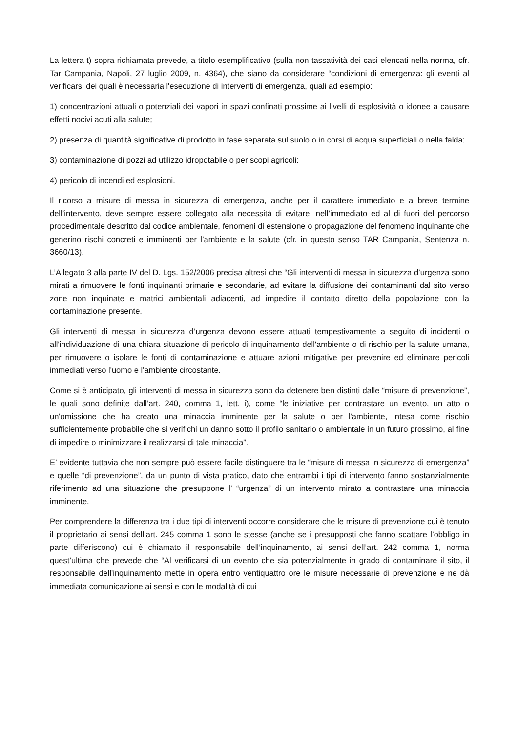La lettera t) sopra richiamata prevede, a titolo esemplificativo (sulla non tassatività dei casi elencati nella norma, cfr. Tar Campania, Napoli, 27 luglio 2009, n. 4364), che siano da considerare “condizioni di emergenza: gli eventi al verificarsi dei quali è necessaria l'esecuzione di interventi di emergenza, quali ad esempio:
1) concentrazioni attuali o potenziali dei vapori in spazi confinati prossime ai livelli di esplosività o idonee a causare effetti nocivi acuti alla salute;
2) presenza di quantità significative di prodotto in fase separata sul suolo o in corsi di acqua superficiali o nella falda;
3) contaminazione di pozzi ad utilizzo idropotabile o per scopi agricoli;
4) pericolo di incendi ed esplosioni.
Il ricorso a misure di messa in sicurezza di emergenza, anche per il carattere immediato e a breve termine dell’intervento, deve sempre essere collegato alla necessità di evitare, nell’immediato ed al di fuori del percorso procedimentale descritto dal codice ambientale, fenomeni di estensione o propagazione del fenomeno inquinante che generino rischi concreti e imminenti per l’ambiente e la salute (cfr. in questo senso TAR Campania, Sentenza n. 3660/13).
L’Allegato 3 alla parte IV del D. Lgs. 152/2006 precisa altresì che “Gli interventi di messa in sicurezza d’urgenza sono mirati a rimuovere le fonti inquinanti primarie e secondarie, ad evitare la diffusione dei contaminanti dal sito verso zone non inquinate e matrici ambientali adiacenti, ad impedire il contatto diretto della popolazione con la contaminazione presente.
Gli interventi di messa in sicurezza d’urgenza devono essere attuati tempestivamente a seguito di incidenti o all'individuazione di una chiara situazione di pericolo di inquinamento dell'ambiente o di rischio per la salute umana, per rimuovere o isolare le fonti di contaminazione e attuare azioni mitigative per prevenire ed eliminare pericoli immediati verso l'uomo e l'ambiente circostante.
Come si è anticipato, gli interventi di messa in sicurezza sono da detenere ben distinti dalle “misure di prevenzione”, le quali sono definite dall’art. 240, comma 1, lett. i), come “le iniziative per contrastare un evento, un atto o un'omissione che ha creato una minaccia imminente per la salute o per l'ambiente, intesa come rischio sufficientemente probabile che si verifichi un danno sotto il profilo sanitario o ambientale in un futuro prossimo, al fine di impedire o minimizzare il realizzarsi di tale minaccia”.
E’ evidente tuttavia che non sempre può essere facile distinguere tra le “misure di messa in sicurezza di emergenza” e quelle “di prevenzione”, da un punto di vista pratico, dato che entrambi i tipi di intervento fanno sostanzialmente riferimento ad una situazione che presuppone l’ “urgenza” di un intervento mirato a contrastare una minaccia imminente.
Per comprendere la differenza tra i due tipi di interventi occorre considerare che le misure di prevenzione cui è tenuto il proprietario ai sensi dell’art. 245 comma 1 sono le stesse (anche se i presupposti che fanno scattare l’obbligo in parte differiscono) cui è chiamato il responsabile dell’inquinamento, ai sensi dell’art. 242 comma 1, norma quest’ultima che prevede che “Al verificarsi di un evento che sia potenzialmente in grado di contaminare il sito, il responsabile dell'inquinamento mette in opera entro ventiquattro ore le misure necessarie di prevenzione e ne dà immediata comunicazione ai sensi e con le modalità di cui